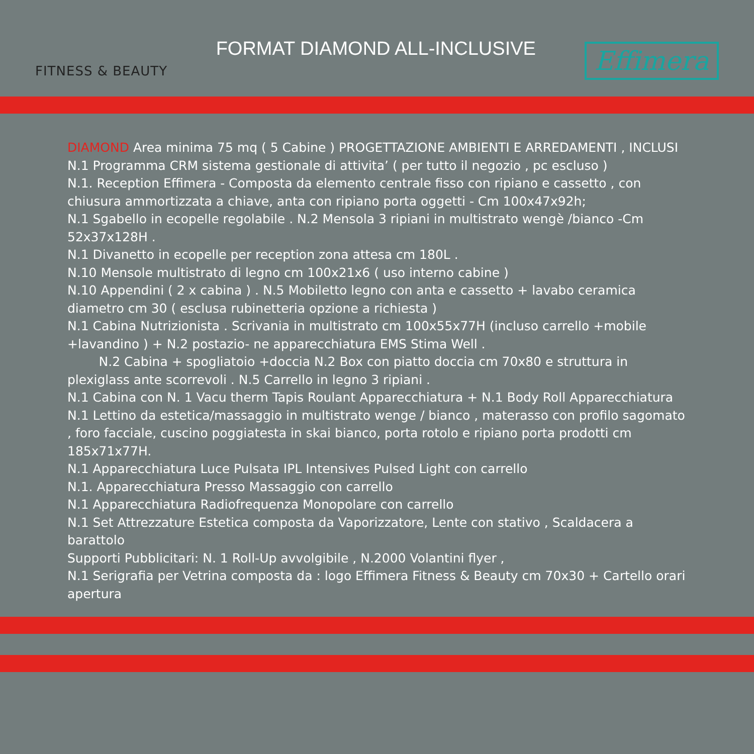FITNESS & BEAUTY
FORMAT DIAMOND ALL-INCLUSIVE
Effimera
DIAMOND Area minima 75 mq ( 5 Cabine ) PROGETTAZIONE AMBIENTI E ARREDAMENTI , INCLUSI N.1 Programma CRM sistema gestionale di attivita’ ( per tutto il negozio , pc escluso )
N.1. Reception Effimera - Composta da elemento centrale fisso con ripiano e cassetto , con chiusura ammortizzata a chiave, anta con ripiano porta oggetti - Cm 100x47x92h;
N.1 Sgabello in ecopelle regolabile . N.2 Mensola 3 ripiani in multistrato wengè /bianco -Cm 52x37x128H .
N.1 Divanetto in ecopelle per reception zona attesa cm 180L .
N.10 Mensole multistrato di legno cm 100x21x6 ( uso interno cabine )
N.10 Appendini ( 2 x cabina ) . N.5 Mobiletto legno con anta e cassetto + lavabo ceramica diametro cm 30 ( esclusa rubinetteria opzione a richiesta )
N.1 Cabina Nutrizionista . Scrivania in multistrato cm 100x55x77H (incluso carrello +mobile +lavandino ) + N.2 postazio- ne apparecchiatura EMS Stima Well .
   N.2 Cabina + spogliatoio +doccia N.2 Box con piatto doccia cm 70x80 e struttura in plexiglass ante scorrevoli . N.5 Carrello in legno 3 ripiani .
N.1 Cabina con N. 1 Vacu therm Tapis Roulant Apparecchiatura + N.1 Body Roll Apparecchiatura
N.1 Lettino da estetica/massaggio in multistrato wenge / bianco , materasso con profilo sagomato , foro facciale, cuscino poggiatesta in skai bianco, porta rotolo e ripiano porta prodotti cm 185x71x77H.
N.1 Apparecchiatura Luce Pulsata IPL Intensives Pulsed Light con carrello
N.1. Apparecchiatura Presso Massaggio con carrello
N.1 Apparecchiatura Radiofrequenza Monopolare con carrello
N.1 Set Attrezzature Estetica composta da Vaporizzatore, Lente con stativo , Scaldacera a barattolo
Supporti Pubblicitari: N. 1 Roll-Up avvolgibile , N.2000 Volantini flyer ,
N.1 Serigrafia per Vetrina composta da : logo Effimera Fitness & Beauty cm 70x30 + Cartello orari apertura